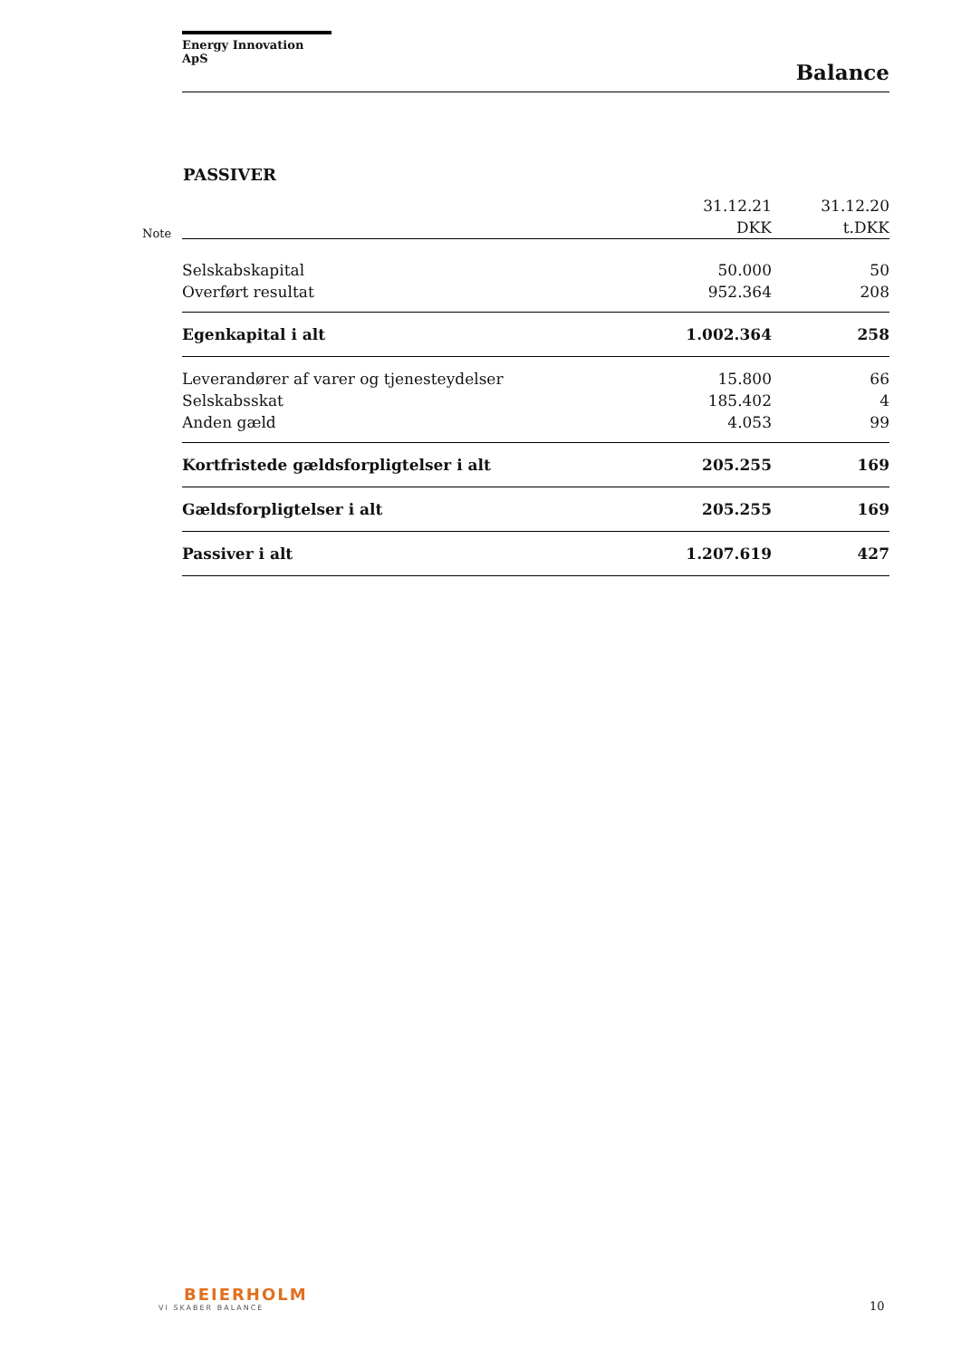Energy Innovation ApS
Balance
PASSIVER
Note
| | 31.12.21 DKK | 31.12.20 t.DKK |
| --- | --- | --- |
| Selskabskapital | 50.000 | 50 |
| Overført resultat | 952.364 | 208 |
| Egenkapital i alt | 1.002.364 | 258 |
| Leverandører af varer og tjenesteydelser | 15.800 | 66 |
| Selskabsskat | 185.402 | 4 |
| Anden gæld | 4.053 | 99 |
| Kortfristede gældsforpligtelser i alt | 205.255 | 169 |
| Gældsforpligtelser i alt | 205.255 | 169 |
| Passiver i alt | 1.207.619 | 427 |
BEIERHOLM
VI SKABER BALANCE
10